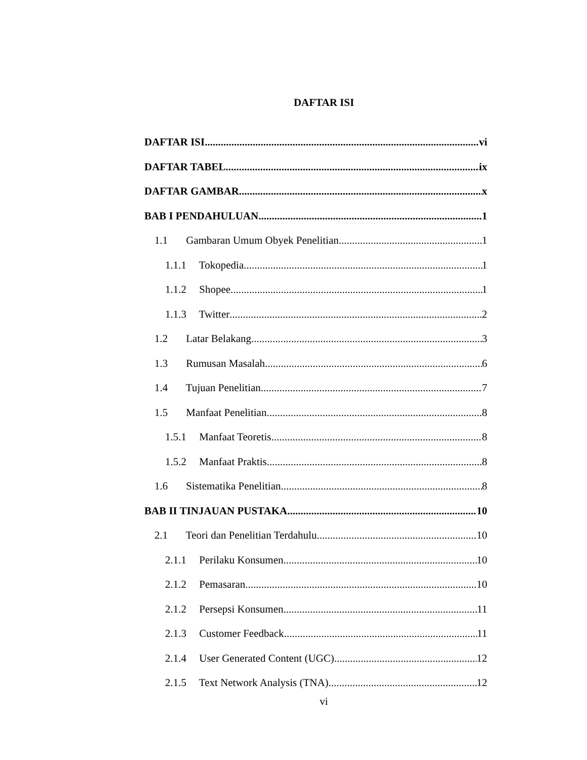DAFTAR ISI
DAFTAR ISI vi
DAFTAR TABEL ix
DAFTAR GAMBAR x
BAB I PENDAHULUAN 1
1.1 Gambaran Umum Obyek Penelitian 1
1.1.1 Tokopedia 1
1.1.2 Shopee 1
1.1.3 Twitter 2
1.2 Latar Belakang 3
1.3 Rumusan Masalah 6
1.4 Tujuan Penelitian 7
1.5 Manfaat Penelitian 8
1.5.1 Manfaat Teoretis 8
1.5.2 Manfaat Praktis 8
1.6 Sistematika Penelitian 8
BAB II TINJAUAN PUSTAKA 10
2.1 Teori dan Penelitian Terdahulu 10
2.1.1 Perilaku Konsumen 10
2.1.2 Pemasaran 10
2.1.2 Persepsi Konsumen 11
2.1.3 Customer Feedback 11
2.1.4 User Generated Content (UGC) 12
2.1.5 Text Network Analysis (TNA) 12
vi